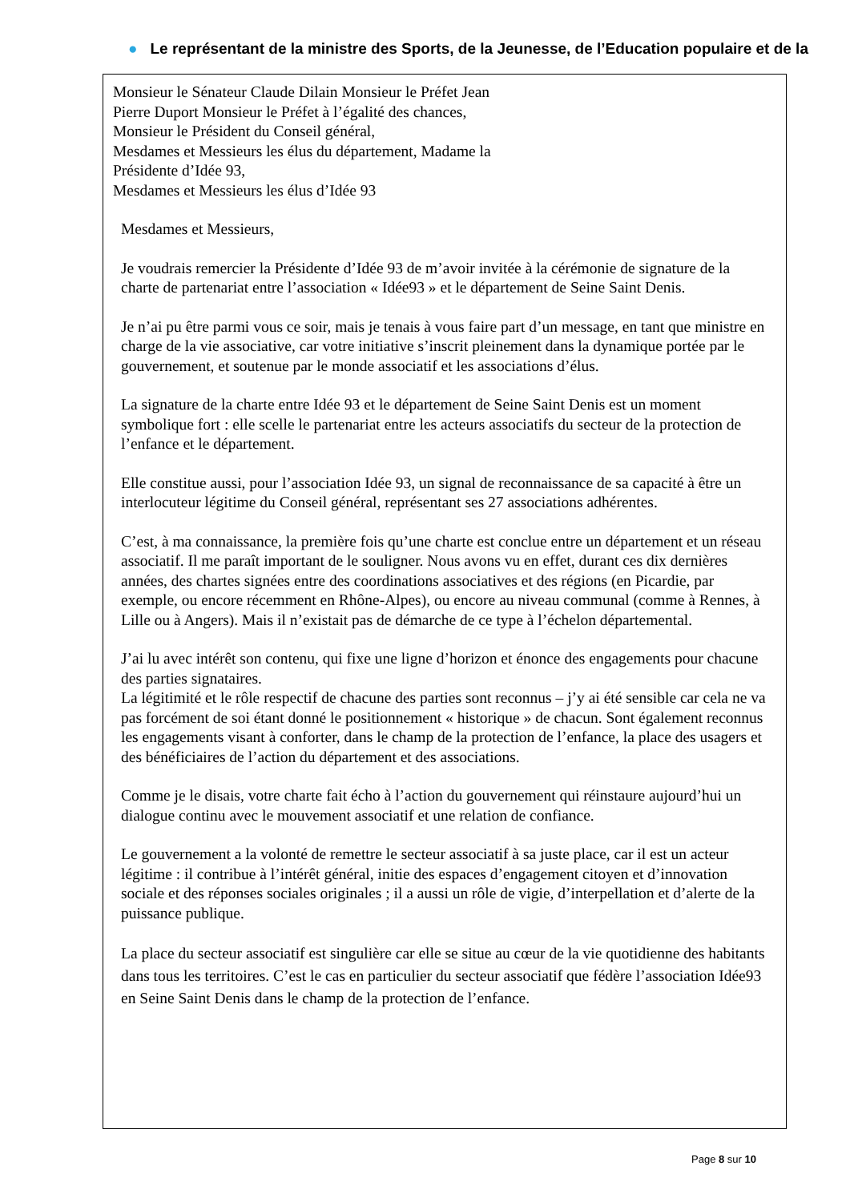● Le représentant de la ministre des Sports, de la Jeunesse, de l’Education populaire et de la
Monsieur le Sénateur Claude Dilain Monsieur le Préfet Jean Pierre Duport Monsieur le Préfet à l’égalité des chances, Monsieur le Président du Conseil général,
Mesdames et Messieurs les élus du département, Madame la Présidente d’Idée 93,
Mesdames et Messieurs les élus d’Idée 93
Mesdames et Messieurs,
Je voudrais remercier la Présidente d’Idée 93 de m’avoir invitée à la cérémonie de signature de la charte de partenariat entre l’association « Idée93 » et le département de Seine Saint Denis.
Je n’ai pu être parmi vous ce soir, mais je tenais à vous faire part d’un message, en tant que ministre en charge de la vie associative, car votre initiative s’inscrit pleinement dans la dynamique portée par le gouvernement, et soutenue par le monde associatif et les associations d’élus.
La signature de la charte entre Idée 93 et le département de Seine Saint Denis est un moment symbolique fort : elle scelle le partenariat entre les acteurs associatifs du secteur de la protection de l’enfance et le département.
Elle constitue aussi, pour l’association Idée 93, un signal de reconnaissance de sa capacité à être un interlocuteur légitime du Conseil général, représentant ses 27 associations adhérentes.
C’est, à ma connaissance, la première fois qu’une charte est conclue entre un département et un réseau associatif. Il me paraît important de le souligner. Nous avons vu en effet, durant ces dix dernières années, des chartes signées entre des coordinations associatives et des régions (en Picardie, par exemple, ou encore récemment en Rhône-Alpes), ou encore au niveau communal (comme à Rennes, à Lille ou à Angers). Mais il n’existait pas de démarche de ce type à l’échelon départemental.
J’ai lu avec intérêt son contenu, qui fixe une ligne d’horizon et énonce des engagements pour chacune des parties signataires.
La légitimité et le rôle respectif de chacune des parties sont reconnus – j’y ai été sensible car cela ne va pas forcément de soi étant donné le positionnement « historique » de chacun. Sont également reconnus les engagements visant à conforter, dans le champ de la protection de l’enfance, la place des usagers et des bénéficiaires de l’action du département et des associations.
Comme je le disais, votre charte fait écho à l’action du gouvernement qui réinstaure aujourd’hui un dialogue continu avec le mouvement associatif et une relation de confiance.
Le gouvernement a la volonté de remettre le secteur associatif à sa juste place, car il est un acteur légitime : il contribue à l’intérêt général, initie des espaces d’engagement citoyen et d’innovation sociale et des réponses sociales originales ; il a aussi un rôle de vigie, d’interpellation et d’alerte de la puissance publique.
La place du secteur associatif est singulière car elle se situe au cœur de la vie quotidienne des habitants dans tous les territoires. C’est le cas en particulier du secteur associatif que fédère l’association Idée93 en Seine Saint Denis dans le champ de la protection de l’enfance.
Page 8 sur 10